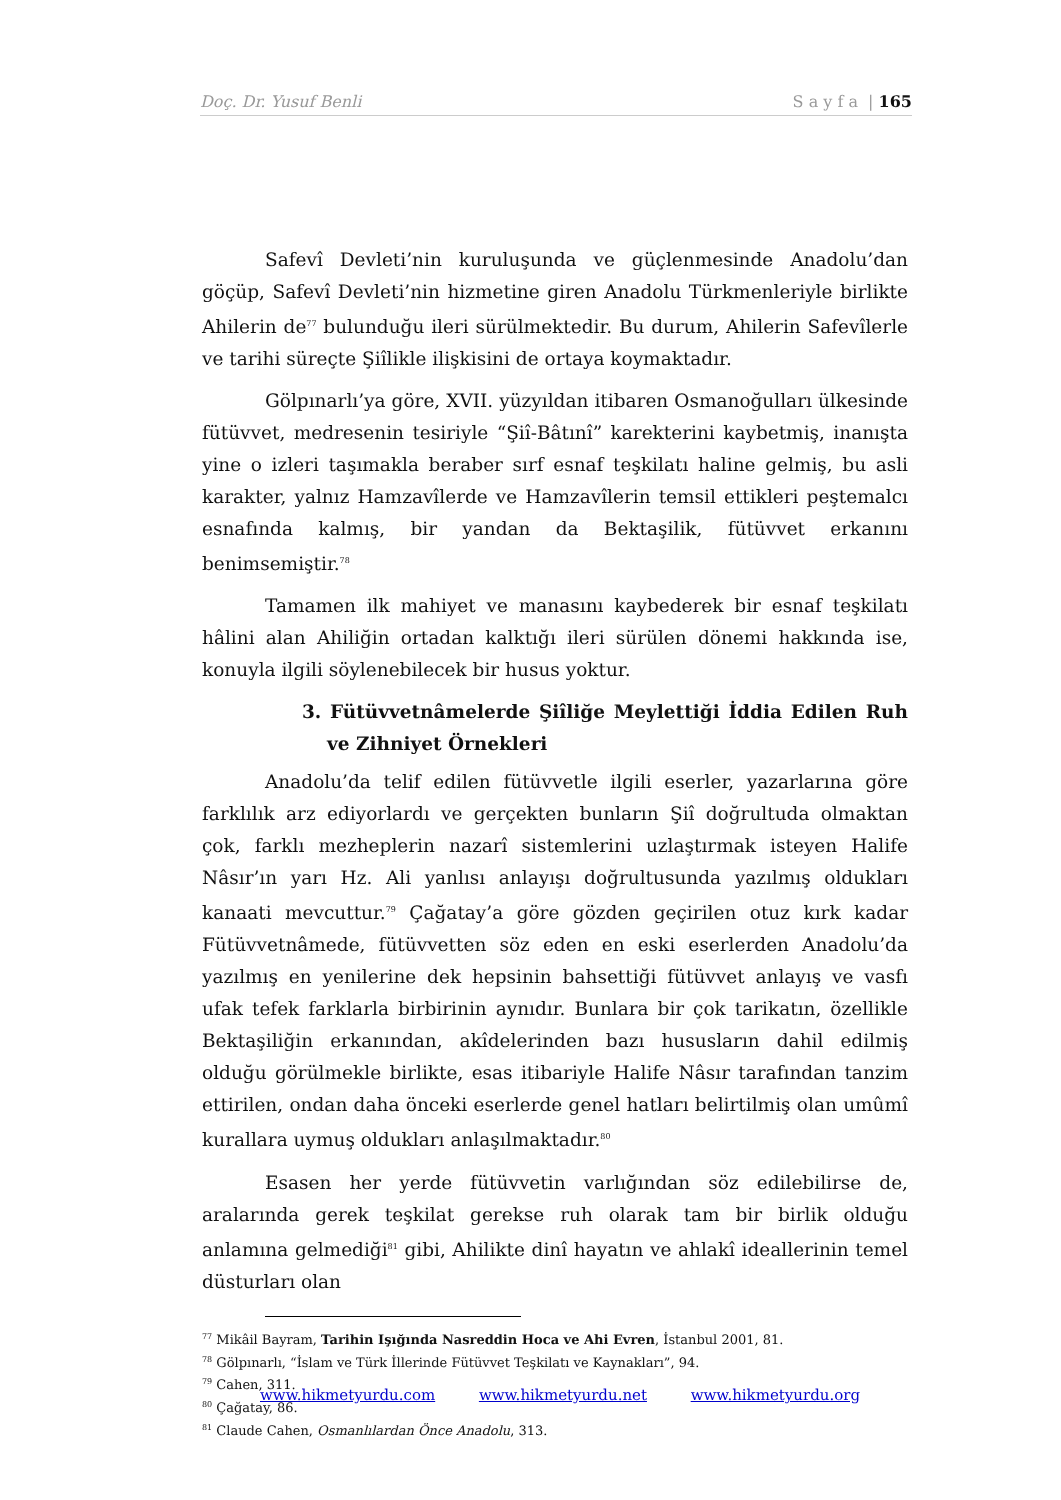Doç. Dr. Yusuf Benli S a y f a | 165
Safevî Devleti’nin kuruluşunda ve güçlenmesinde Anadolu’dan göçüp, Safevî Devleti’nin hizmetine giren Anadolu Türkmenleriyle birlikte Ahilerin de<sup>77</sup> bulunduğu ileri sürülmektedir. Bu durum, Ahilerin Safevîlerle ve tarihi süreçte Şiîlikle ilişkisini de ortaya koymaktadır.
Gölpınarlı’ya göre, XVII. yüzyıldan itibaren Osmanoğulları ülkesinde fütüvvet, medresenin tesiriyle “Şiî-Bâtınî” karekterini kaybetmiş, inanışta yine o izleri taşımakla beraber sırf esnaf teşkilatı haline gelmiş, bu asli karakter, yalnız Hamzavîlerde ve Hamzavîlerin temsil ettikleri peştemalcı esnafında kalmış, bir yandan da Bektaşilik, fütüvvet erkanını benimsemiştir.<sup>78</sup>
Tamamen ilk mahiyet ve manasını kaybederek bir esnaf teşkilatı hâlini alan Ahiliğin ortadan kalktığı ileri sürülen dönemi hakkında ise, konuyla ilgili söylenebilecek bir husus yoktur.
3. Fütüvvetnâmelerde Şiîliğe Meylettiği İddia Edilen Ruh ve Zihniyet Örnekleri
Anadolu’da telif edilen fütüvvetle ilgili eserler, yazarlarına göre farklılık arz ediyorlardı ve gerçekten bunların Şiî doğrultuda olmaktan çok, farklı mezheplerin nazarî sistemlerini uzlaştırmak isteyen Halife Nâsır’ın yarı Hz. Ali yanlısı anlayışı doğrultusunda yazılmış oldukları kanaati mevcuttur.<sup>79</sup> Çağatay’a göre gözden geçirilen otuz kırk kadar Fütüvvetnâmede, fütüvvetten söz eden en eski eserlerden Anadolu’da yazılmış en yenilerine dek hepsinin bahsettiği fütüvvet anlayış ve vasfı ufak tefek farklarla birbirinin aynıdır. Bunlara bir çok tarikatın, özellikle Bektaşiliğin erkanından, akîdelerinden bazı hususların dahil edilmiş olduğu görülmekle birlikte, esas itibariyle Halife Nâsır tarafından tanzim ettirilen, ondan daha önceki eserlerde genel hatları belirtilmiş olan umûmî kurallara uymuş oldukları anlaşılmaktadır.<sup>80</sup>
Esasen her yerde fütüvvetin varlığından söz edilebilirse de, aralarında gerek teşkilat gerekse ruh olarak tam bir birlik olduğu anlamına gelmediği<sup>81</sup> gibi, Ahilikte dinî hayatın ve ahlakî ideallerinin temel düsturları olan
<sup>77</sup> Mikâil Bayram, Tarihin Işığında Nasreddin Hoca ve Ahi Evren, İstanbul 2001, 81.
<sup>78</sup> Gölpınarlı, “İslam ve Türk İllerinde Fütüvvet Teşkilatı ve Kaynakları”, 94.
<sup>79</sup> Cahen, 311.
<sup>80</sup> Çağatay, 86.
<sup>81</sup> Claude Cahen, Osmanlılardan Önce Anadolu, 313.
www.hikmetyurdu.com www.hikmetyurdu.net www.hikmetyurdu.org